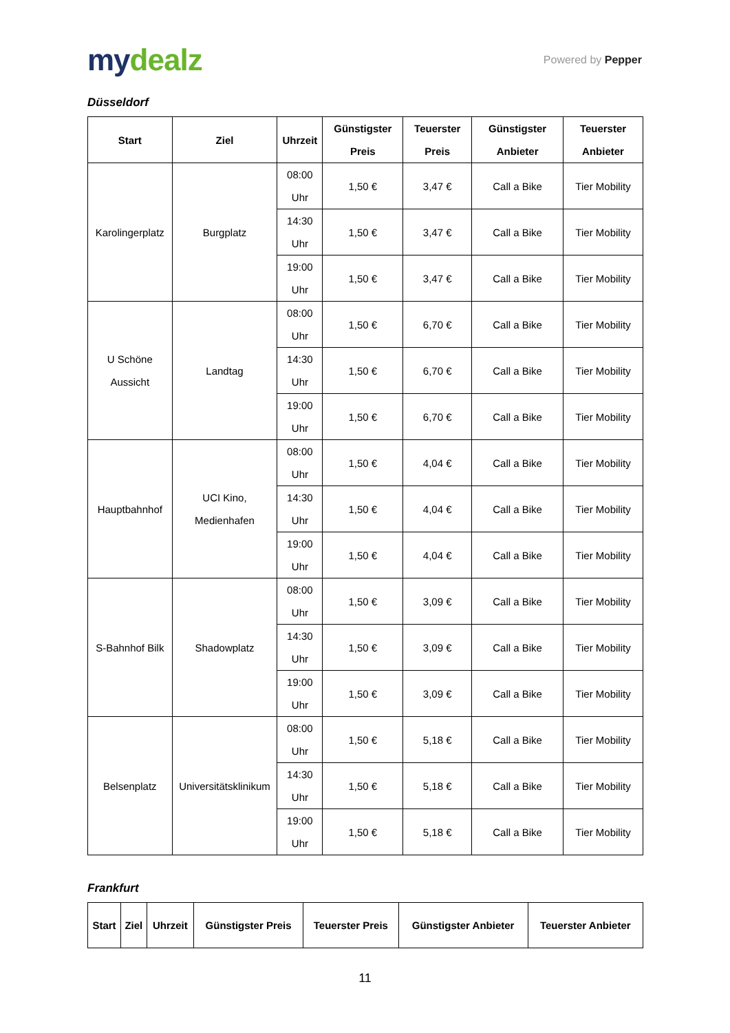mydealz
Powered by Pepper
Düsseldorf
| Start | Ziel | Uhrzeit | Günstigster Preis | Teuerster Preis | Günstigster Anbieter | Teuerster Anbieter |
| --- | --- | --- | --- | --- | --- | --- |
| Karolingerplatz | Burgplatz | 08:00 Uhr | 1,50 € | 3,47 € | Call a Bike | Tier Mobility |
| | | 14:30 Uhr | 1,50 € | 3,47 € | Call a Bike | Tier Mobility |
| | | 19:00 Uhr | 1,50 € | 3,47 € | Call a Bike | Tier Mobility |
| U Schöne Aussicht | Landtag | 08:00 Uhr | 1,50 € | 6,70 € | Call a Bike | Tier Mobility |
| | | 14:30 Uhr | 1,50 € | 6,70 € | Call a Bike | Tier Mobility |
| | | 19:00 Uhr | 1,50 € | 6,70 € | Call a Bike | Tier Mobility |
| Hauptbahnhof | UCI Kino, Medienhafen | 08:00 Uhr | 1,50 € | 4,04 € | Call a Bike | Tier Mobility |
| | | 14:30 Uhr | 1,50 € | 4,04 € | Call a Bike | Tier Mobility |
| | | 19:00 Uhr | 1,50 € | 4,04 € | Call a Bike | Tier Mobility |
| S-Bahnhof Bilk | Shadowplatz | 08:00 Uhr | 1,50 € | 3,09 € | Call a Bike | Tier Mobility |
| | | 14:30 Uhr | 1,50 € | 3,09 € | Call a Bike | Tier Mobility |
| | | 19:00 Uhr | 1,50 € | 3,09 € | Call a Bike | Tier Mobility |
| Belsenplatz | Universitätsklinikum | 08:00 Uhr | 1,50 € | 5,18 € | Call a Bike | Tier Mobility |
| | | 14:30 Uhr | 1,50 € | 5,18 € | Call a Bike | Tier Mobility |
| | | 19:00 Uhr | 1,50 € | 5,18 € | Call a Bike | Tier Mobility |
Frankfurt
| Start | Ziel | Uhrzeit | Günstigster Preis | Teuerster Preis | Günstigster Anbieter | Teuerster Anbieter |
| --- | --- | --- | --- | --- | --- | --- |
11